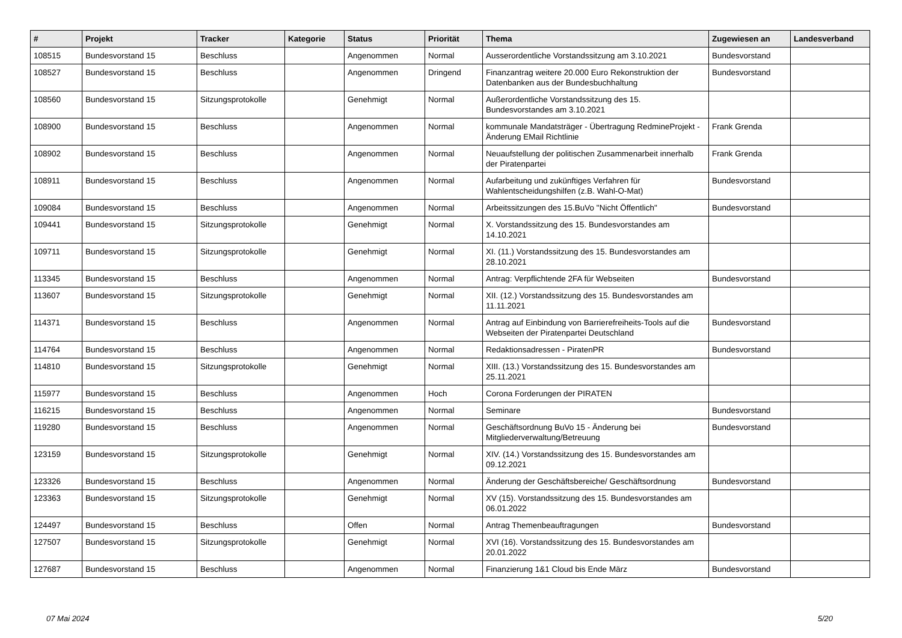| # | Projekt | Tracker | Kategorie | Status | Priorität | Thema | Zugewiesen an | Landesverband |
| --- | --- | --- | --- | --- | --- | --- | --- | --- |
| 108515 | Bundesvorstand 15 | Beschluss | | Angenommen | Normal | Ausserordentliche Vorstandssitzung am 3.10.2021 | Bundesvorstand | |
| 108527 | Bundesvorstand 15 | Beschluss | | Angenommen | Dringend | Finanzantrag weitere 20.000 Euro Rekonstruktion der Datenbanken aus der Bundesbuchhaltung | Bundesvorstand | |
| 108560 | Bundesvorstand 15 | Sitzungsprotokolle | | Genehmigt | Normal | Außerordentliche Vorstandssitzung des 15. Bundesvorstandes am 3.10.2021 | | |
| 108900 | Bundesvorstand 15 | Beschluss | | Angenommen | Normal | kommunale Mandatsträger - Übertragung RedmineProjekt - Änderung EMail Richtlinie | Frank Grenda | |
| 108902 | Bundesvorstand 15 | Beschluss | | Angenommen | Normal | Neuaufstellung der politischen Zusammenarbeit innerhalb der Piratenpartei | Frank Grenda | |
| 108911 | Bundesvorstand 15 | Beschluss | | Angenommen | Normal | Aufarbeitung und zukünftiges Verfahren für Wahlentscheidungshilfen (z.B. Wahl-O-Mat) | Bundesvorstand | |
| 109084 | Bundesvorstand 15 | Beschluss | | Angenommen | Normal | Arbeitssitzungen des 15.BuVo "Nicht Öffentlich" | Bundesvorstand | |
| 109441 | Bundesvorstand 15 | Sitzungsprotokolle | | Genehmigt | Normal | X. Vorstandssitzung des 15. Bundesvorstandes am 14.10.2021 | | |
| 109711 | Bundesvorstand 15 | Sitzungsprotokolle | | Genehmigt | Normal | XI. (11.) Vorstandssitzung des 15. Bundesvorstandes am 28.10.2021 | | |
| 113345 | Bundesvorstand 15 | Beschluss | | Angenommen | Normal | Antrag: Verpflichtende 2FA für Webseiten | Bundesvorstand | |
| 113607 | Bundesvorstand 15 | Sitzungsprotokolle | | Genehmigt | Normal | XII. (12.) Vorstandssitzung des 15. Bundesvorstandes am 11.11.2021 | | |
| 114371 | Bundesvorstand 15 | Beschluss | | Angenommen | Normal | Antrag auf Einbindung von Barrierefreiheits-Tools auf die Webseiten der Piratenpartei Deutschland | Bundesvorstand | |
| 114764 | Bundesvorstand 15 | Beschluss | | Angenommen | Normal | Redaktionsadressen - PiratenPR | Bundesvorstand | |
| 114810 | Bundesvorstand 15 | Sitzungsprotokolle | | Genehmigt | Normal | XIII. (13.) Vorstandssitzung des 15. Bundesvorstandes am 25.11.2021 | | |
| 115977 | Bundesvorstand 15 | Beschluss | | Angenommen | Hoch | Corona Forderungen der PIRATEN | | |
| 116215 | Bundesvorstand 15 | Beschluss | | Angenommen | Normal | Seminare | Bundesvorstand | |
| 119280 | Bundesvorstand 15 | Beschluss | | Angenommen | Normal | Geschäftsordnung BuVo 15 - Änderung bei Mitgliederverwaltung/Betreuung | Bundesvorstand | |
| 123159 | Bundesvorstand 15 | Sitzungsprotokolle | | Genehmigt | Normal | XIV. (14.) Vorstandssitzung des 15. Bundesvorstandes am 09.12.2021 | | |
| 123326 | Bundesvorstand 15 | Beschluss | | Angenommen | Normal | Änderung der Geschäftsbereiche/ Geschäftsordnung | Bundesvorstand | |
| 123363 | Bundesvorstand 15 | Sitzungsprotokolle | | Genehmigt | Normal | XV (15). Vorstandssitzung des 15. Bundesvorstandes am 06.01.2022 | | |
| 124497 | Bundesvorstand 15 | Beschluss | | Offen | Normal | Antrag Themenbeauftragungen | Bundesvorstand | |
| 127507 | Bundesvorstand 15 | Sitzungsprotokolle | | Genehmigt | Normal | XVI (16). Vorstandssitzung des 15. Bundesvorstandes am 20.01.2022 | | |
| 127687 | Bundesvorstand 15 | Beschluss | | Angenommen | Normal | Finanzierung 1&1 Cloud bis Ende März | Bundesvorstand | |
07 Mai 2024 5/20